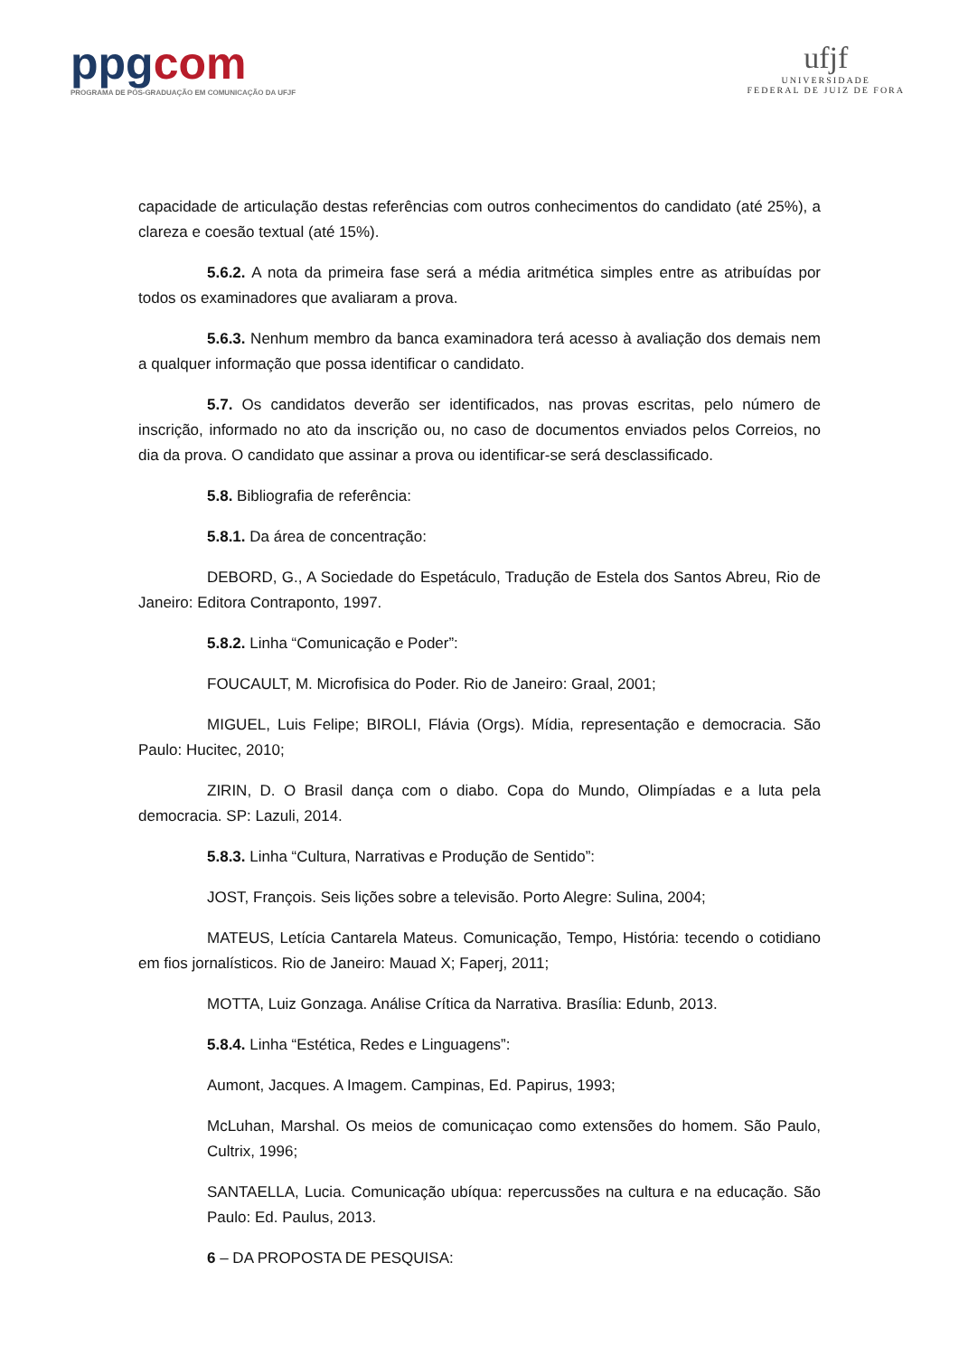ppgcom
PROGRAMA DE PÓS-GRADUAÇÃO EM COMUNICAÇÃO DA UFJF
ufjf
UNIVERSIDADE
FEDERAL DE JUIZ DE FORA
capacidade de articulação destas referências com outros conhecimentos do candidato (até 25%), a clareza e coesão textual (até 15%).
5.6.2. A nota da primeira fase será a média aritmética simples entre as atribuídas por todos os examinadores que avaliaram a prova.
5.6.3. Nenhum membro da banca examinadora terá acesso à avaliação dos demais nem a qualquer informação que possa identificar o candidato.
5.7. Os candidatos deverão ser identificados, nas provas escritas, pelo número de inscrição, informado no ato da inscrição ou, no caso de documentos enviados pelos Correios, no dia da prova. O candidato que assinar a prova ou identificar-se será desclassificado.
5.8. Bibliografia de referência:
5.8.1. Da área de concentração:
DEBORD, G., A Sociedade do Espetáculo, Tradução de Estela dos Santos Abreu, Rio de Janeiro: Editora Contraponto, 1997.
5.8.2. Linha “Comunicação e Poder”:
FOUCAULT, M. Microfisica do Poder. Rio de Janeiro: Graal, 2001;
MIGUEL, Luis Felipe; BIROLI, Flávia (Orgs). Mídia, representação e democracia. São Paulo: Hucitec, 2010;
ZIRIN, D. O Brasil dança com o diabo. Copa do Mundo, Olimpíadas e a luta pela democracia. SP: Lazuli, 2014.
5.8.3. Linha “Cultura, Narrativas e Produção de Sentido”:
JOST, François. Seis lições sobre a televisão. Porto Alegre: Sulina, 2004;
MATEUS, Letícia Cantarela Mateus. Comunicação, Tempo, História: tecendo o cotidiano em fios jornalísticos. Rio de Janeiro: Mauad X; Faperj, 2011;
MOTTA, Luiz Gonzaga. Análise Crítica da Narrativa. Brasília: Edunb, 2013.
5.8.4. Linha “Estética, Redes e Linguagens”:
Aumont, Jacques. A Imagem. Campinas, Ed. Papirus, 1993;
McLuhan, Marshal. Os meios de comunicaçao como extensões do homem. São Paulo, Cultrix, 1996;
SANTAELLA, Lucia. Comunicação ubíqua: repercussões na cultura e na educação. São Paulo: Ed. Paulus, 2013.
6 – DA PROPOSTA DE PESQUISA: